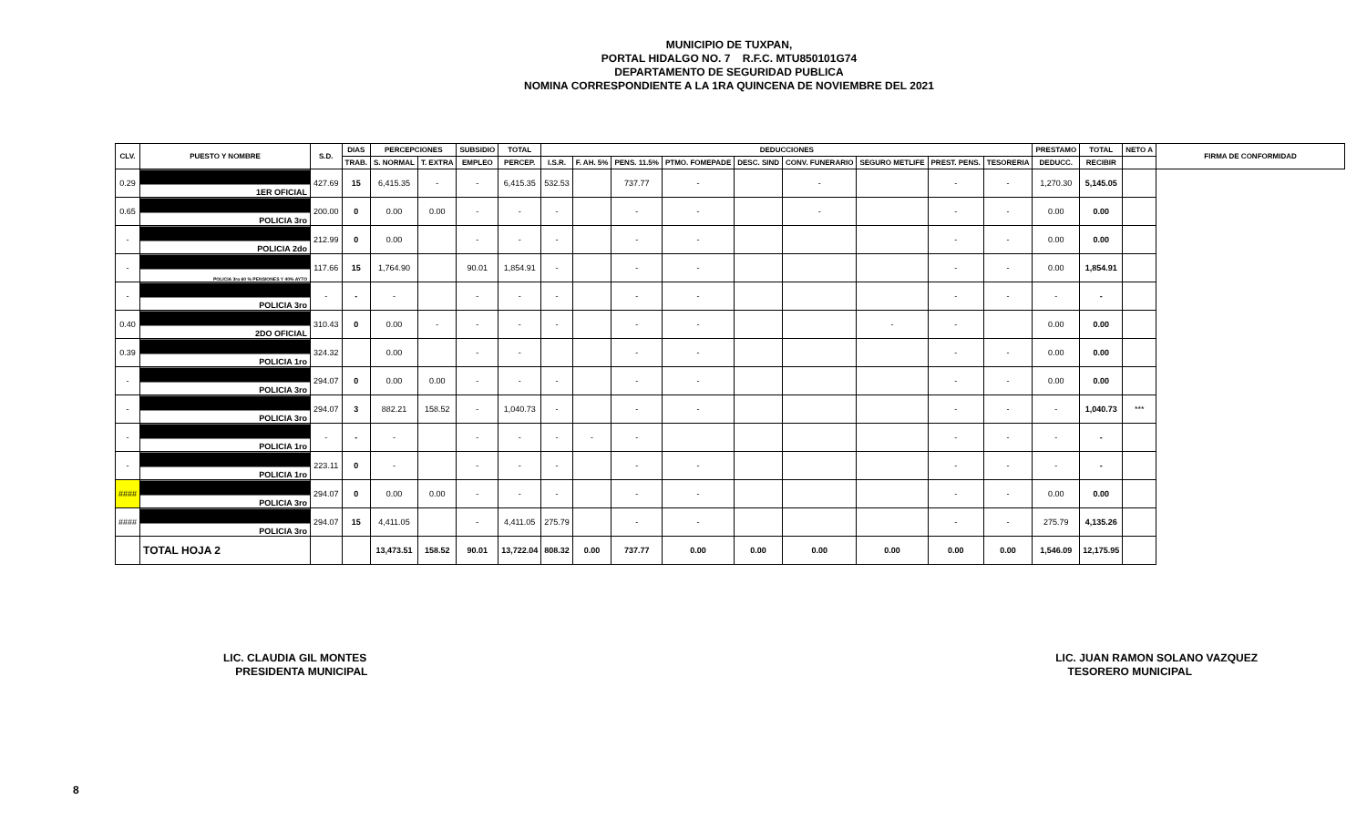MUNICIPIO DE TUXPAN,
PORTAL HIDALGO NO. 7 R.F.C. MTU850101G74
DEPARTAMENTO DE SEGURIDAD PUBLICA
NOMINA CORRESPONDIENTE A LA 1RA QUINCENA DE NOVIEMBRE DEL 2021
| CLV. | PUESTO Y NOMBRE | S.D. | DIAS | PERCEPCIONES | | SUBSIDIO | TOTAL | DEDUCCIONES | | | | | | | | | PRESTAMO | TOTAL | NETO A | FIRMA DE CONFORMIDAD |
| --- | --- | --- | --- | --- | --- | --- | --- | --- | --- | --- | --- | --- | --- | --- | --- | --- | --- | --- | --- | --- |
| | | | TRAB. | S. NORMAL | T. EXTRA | EMPLEO | PERCEP. | I.S.R. | F. AH. 5% | PENS. 11.5% | PTMO. FOMEPADE | DESC. SIND | CONV. FUNERARIO | SEGURO METLIFE | PREST. PENS. | TESORERIA | DEDUCC. | RECIBIR | | |
| 0.29 | 1ER OFICIAL | 427.69 | 15 | 6,415.35 | - | - | 6,415.35 | 532.53 | | 737.77 | - | | - | | - | - | 1,270.30 | 5,145.05 | | |
| 0.65 | POLICIA 3ro | 200.00 | 0 | 0.00 | 0.00 | - | - | - | | - | - | | - | | - | - | 0.00 | 0.00 | | |
| - | POLICIA 2do | 212.99 | 0 | 0.00 | | - | - | - | | - | - | | | | - | - | 0.00 | 0.00 | | |
| - | POLICIA 3ro 60 % PENSIONES Y 40% AYTO | 117.66 | 15 | 1,764.90 | | 90.01 | 1,854.91 | - | | - | - | | | | - | - | 0.00 | 1,854.91 | | |
| - | POLICIA 3ro | - | - | - | | - | - | - | | - | - | | | | - | - | - | - | | |
| 0.40 | 2DO OFICIAL | 310.43 | 0 | 0.00 | - | - | - | - | | - | - | | | - | - | | 0.00 | 0.00 | | |
| 0.39 | POLICIA 1ro | 324.32 | | 0.00 | | - | - | | | - | - | | | | - | - | 0.00 | 0.00 | | |
| - | POLICIA 3ro | 294.07 | 0 | 0.00 | 0.00 | - | - | - | | - | - | | | | - | - | 0.00 | 0.00 | | |
| - | POLICIA 3ro | 294.07 | 3 | 882.21 | 158.52 | - | 1,040.73 | - | | - | - | | | | - | - | - | 1,040.73 | *** | |
| - | POLICIA 1ro | - | - | - | | - | - | - | - | - | | | | | - | - | - | - | | |
| - | POLICIA 1ro | 223.11 | 0 | - | | - | - | - | | - | - | | | | - | - | - | - | | |
| #### | POLICIA 3ro | 294.07 | 0 | 0.00 | 0.00 | - | - | - | | - | - | | | | - | - | 0.00 | 0.00 | | |
| #### | POLICIA 3ro | 294.07 | 15 | 4,411.05 | | - | 4,411.05 | 275.79 | | - | - | | | | - | - | 275.79 | 4,135.26 | | |
| | TOTAL HOJA 2 | | | 13,473.51 | 158.52 | 90.01 | 13,722.04 | 808.32 | 0.00 | 737.77 | 0.00 | 0.00 | 0.00 | 0.00 | 0.00 | 0.00 | 1,546.09 | 12,175.95 | | |
LIC. CLAUDIA GIL MONTES
PRESIDENTA MUNICIPAL
LIC. JUAN RAMON SOLANO VAZQUEZ
TESORERO MUNICIPAL
8